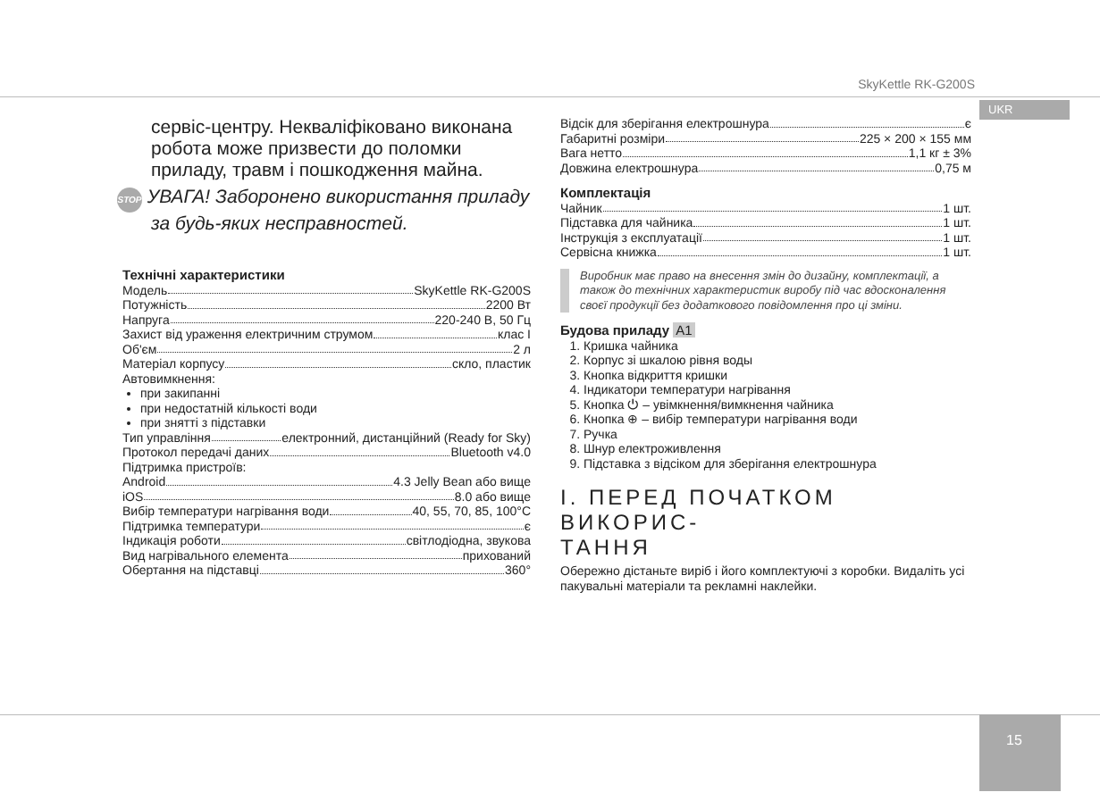SkyKettle RK-G200S
UKR
15
сервіс-центру. Некваліфіковано виконана робота може призвести до поломки приладу, травм і пошкодження майна.
STOP УВАГА! Заборонено використання приладу за будь-яких несправностей.
Технічні характеристики
Модель SkyKettle RK-G200S
Потужність 2200 Вт
Напруга 220-240 В, 50 Гц
Захист від ураження електричним струмом клас I
Об'єм 2 л
Матеріал корпусу скло, пластик
Автовимкнення:
при закипанні
при недостатній кількості води
при знятті з підставки
Тип управління електронний, дистанційний (Ready for Sky)
Протокол передачі даних Bluetooth v4.0
Підтримка пристроїв:
Android 4.3 Jelly Bean або вище
iOS 8.0 або вище
Вибір температури нагрівання води 40, 55, 70, 85, 100°C
Підтримка температури є
Індикація роботи світлодіодна, звукова
Вид нагрівального елемента прихований
Обертання на підставці 360°
Відсік для зберігання електрошнура є
Габаритні розміри 225 × 200 × 155 мм
Вага нетто 1,1 кг ± 3%
Довжина електрошнура 0,75 м
Комплектація
Чайник 1 шт.
Підставка для чайника 1 шт.
Інструкція з експлуатації 1 шт.
Сервісна книжка 1 шт.
Виробник має право на внесення змін до дизайну, комплектації, а також до технічних характеристик виробу під час вдосконалення своєї продукції без додаткового повідомлення про ці зміни.
Будова приладу A1
1. Кришка чайника
2. Корпус зі шкалою рівня воды
3. Кнопка відкриття кришки
4. Індикатори температури нагрівання
5. Кнопка ⏻ – увімкнення/вимкнення чайника
6. Кнопка ⊕ – вибір температури нагрівання води
7. Ручка
8. Шнур електроживлення
9. Підставка з відсіком для зберігання електрошнура
I. ПЕРЕД ПОЧАТКОМ ВИКОРИС-
ТАННЯ
Обережно дістаньте виріб і його комплектуючі з коробки. Видаліть усі пакувальні матеріали та рекламні наклейки.